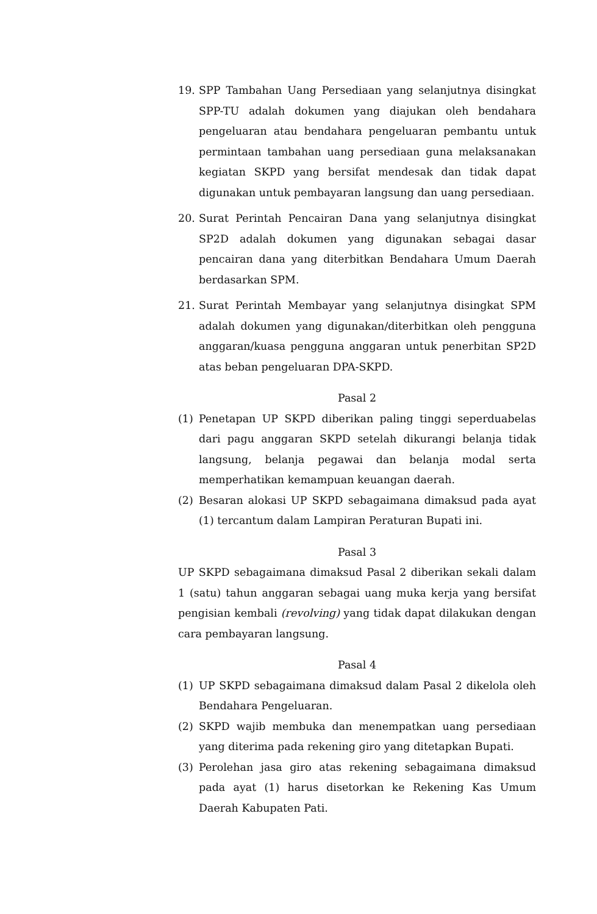19. SPP Tambahan Uang Persediaan yang selanjutnya disingkat SPP-TU adalah dokumen yang diajukan oleh bendahara pengeluaran atau bendahara pengeluaran pembantu untuk permintaan tambahan uang persediaan guna melaksanakan kegiatan SKPD yang bersifat mendesak dan tidak dapat digunakan untuk pembayaran langsung dan uang persediaan.
20. Surat Perintah Pencairan Dana yang selanjutnya disingkat SP2D adalah dokumen yang digunakan sebagai dasar pencairan dana yang diterbitkan Bendahara Umum Daerah berdasarkan SPM.
21. Surat Perintah Membayar yang selanjutnya disingkat SPM adalah dokumen yang digunakan/diterbitkan oleh pengguna anggaran/kuasa pengguna anggaran untuk penerbitan SP2D atas beban pengeluaran DPA-SKPD.
Pasal 2
(1) Penetapan UP SKPD diberikan paling tinggi seperduabelas dari pagu anggaran SKPD setelah dikurangi belanja tidak langsung, belanja pegawai dan belanja modal serta memperhatikan kemampuan keuangan daerah.
(2) Besaran alokasi UP SKPD sebagaimana dimaksud pada ayat (1) tercantum dalam Lampiran Peraturan Bupati ini.
Pasal 3
UP SKPD sebagaimana dimaksud Pasal 2 diberikan sekali dalam 1 (satu) tahun anggaran sebagai uang muka kerja yang bersifat pengisian kembali (revolving) yang tidak dapat dilakukan dengan cara pembayaran langsung.
Pasal 4
(1) UP SKPD sebagaimana dimaksud dalam Pasal 2 dikelola oleh Bendahara Pengeluaran.
(2) SKPD wajib membuka dan menempatkan uang persediaan yang diterima pada rekening giro yang ditetapkan Bupati.
(3) Perolehan jasa giro atas rekening sebagaimana dimaksud pada ayat (1) harus disetorkan ke Rekening Kas Umum Daerah Kabupaten Pati.